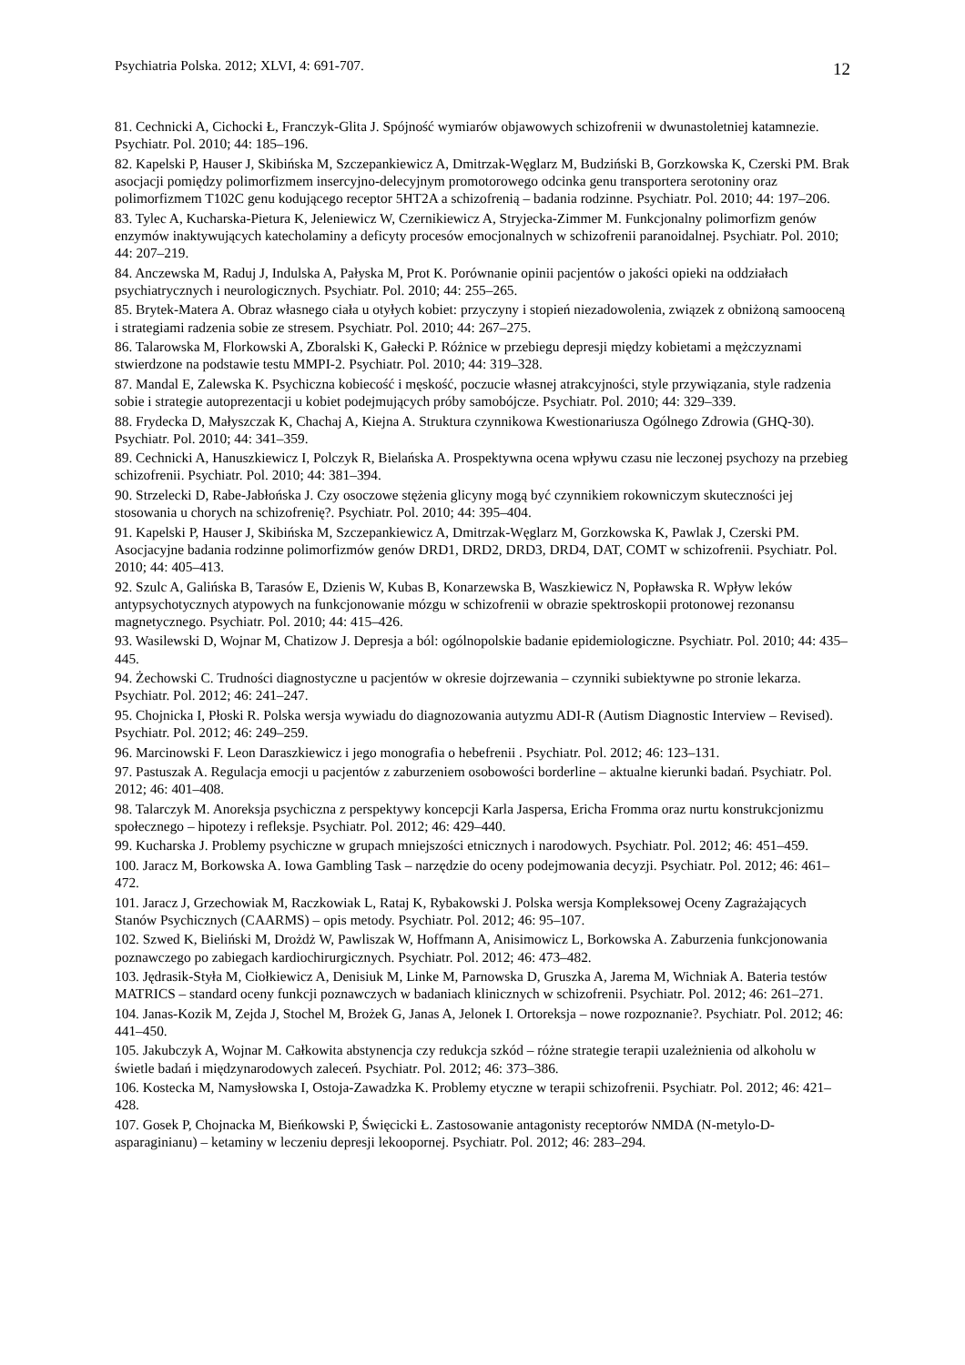Psychiatria Polska. 2012; XLVI, 4: 691-707. 12
81. Cechnicki A, Cichocki Ł, Franczyk-Glita J. Spójność wymiarów objawowych schizofrenii w dwunastoletniej katamnezie. Psychiatr. Pol. 2010; 44: 185–196.
82. Kapelski P, Hauser J, Skibińska M, Szczepankiewicz A, Dmitrzak-Węglarz M, Budziński B, Gorzkowska K, Czerski PM. Brak asocjacji pomiędzy polimorfizmem insercyjno-delecyjnym promotorowego odcinka genu transportera serotoniny oraz polimorfizmem T102C genu kodującego receptor 5HT2A a schizofrenią – badania rodzinne. Psychiatr. Pol. 2010; 44: 197–206.
83. Tylec A, Kucharska-Pietura K, Jeleniewicz W, Czernikiewicz A, Stryjecka-Zimmer M. Funkcjonalny polimorfizm genów enzymów inaktywujących katecholaminy a deficyty procesów emocjonalnych w schizofrenii paranoidalnej. Psychiatr. Pol. 2010; 44: 207–219.
84. Anczewska M, Raduj J, Indulska A, Pałyska M, Prot K. Porównanie opinii pacjentów o jakości opieki na oddziałach psychiatrycznych i neurologicznych. Psychiatr. Pol. 2010; 44: 255–265.
85. Brytek-Matera A. Obraz własnego ciała u otyłych kobiet: przyczyny i stopień niezadowolenia, związek z obniżoną samooceną i strategiami radzenia sobie ze stresem. Psychiatr. Pol. 2010; 44: 267–275.
86. Talarowska M, Florkowski A, Zboralski K, Gałecki P. Różnice w przebiegu depresji między kobietami a mężczyznami stwierdzone na podstawie testu MMPI-2. Psychiatr. Pol. 2010; 44: 319–328.
87. Mandal E, Zalewska K. Psychiczna kobiecość i męskość, poczucie własnej atrakcyjności, style przywiązania, style radzenia sobie i strategie autoprezentacji u kobiet podejmujących próby samobójcze. Psychiatr. Pol. 2010; 44: 329–339.
88. Frydecka D, Małyszczak K, Chachaj A, Kiejna A. Struktura czynnikowa Kwestionariusza Ogólnego Zdrowia (GHQ-30). Psychiatr. Pol. 2010; 44: 341–359.
89. Cechnicki A, Hanuszkiewicz I, Polczyk R, Bielańska A. Prospektywna ocena wpływu czasu nie leczonej psychozy na przebieg schizofrenii. Psychiatr. Pol. 2010; 44: 381–394.
90. Strzelecki D, Rabe-Jabłońska J. Czy osoczowe stężenia glicyny mogą być czynnikiem rokowniczym skuteczności jej stosowania u chorych na schizofrenię?. Psychiatr. Pol. 2010; 44: 395–404.
91. Kapelski P, Hauser J, Skibińska M, Szczepankiewicz A, Dmitrzak-Węglarz M, Gorzkowska K, Pawlak J, Czerski PM. Asocjacyjne badania rodzinne polimorfizmów genów DRD1, DRD2, DRD3, DRD4, DAT, COMT w schizofrenii. Psychiatr. Pol. 2010; 44: 405–413.
92. Szulc A, Galińska B, Tarasów E, Dzienis W, Kubas B, Konarzewska B, Waszkiewicz N, Popławska R. Wpływ leków antypsychotycznych atypowych na funkcjonowanie mózgu w schizofrenii w obrazie spektroskopii protonowej rezonansu magnetycznego. Psychiatr. Pol. 2010; 44: 415–426.
93. Wasilewski D, Wojnar M, Chatizow J. Depresja a ból: ogólnopolskie badanie epidemiologiczne. Psychiatr. Pol. 2010; 44: 435–445.
94. Żechowski C. Trudności diagnostyczne u pacjentów w okresie dojrzewania – czynniki subiektywne po stronie lekarza. Psychiatr. Pol. 2012; 46: 241–247.
95. Chojnicka I, Płoski R. Polska wersja wywiadu do diagnozowania autyzmu ADI-R (Autism Diagnostic Interview – Revised). Psychiatr. Pol. 2012; 46: 249–259.
96. Marcinowski F. Leon Daraszkiewicz i jego monografia o hebefrenii . Psychiatr. Pol. 2012; 46: 123–131.
97. Pastuszak A. Regulacja emocji u pacjentów z zaburzeniem osobowości borderline – aktualne kierunki badań. Psychiatr. Pol. 2012; 46: 401–408.
98. Talarczyk M. Anoreksja psychiczna z perspektywy koncepcji Karla Jaspersa, Ericha Fromma oraz nurtu konstrukcjonizmu społecznego – hipotezy i refleksje. Psychiatr. Pol. 2012; 46: 429–440.
99. Kucharska J. Problemy psychiczne w grupach mniejszości etnicznych i narodowych. Psychiatr. Pol. 2012; 46: 451–459.
100. Jaracz M, Borkowska A. Iowa Gambling Task – narzędzie do oceny podejmowania decyzji. Psychiatr. Pol. 2012; 46: 461–472.
101. Jaracz J, Grzechowiak M, Raczkowiak L, Rataj K, Rybakowski J. Polska wersja Kompleksowej Oceny Zagrażających Stanów Psychicznych (CAARMS) – opis metody. Psychiatr. Pol. 2012; 46: 95–107.
102. Szwed K, Bieliński M, Drożdż W, Pawliszak W, Hoffmann A, Anisimowicz L, Borkowska A. Zaburzenia funkcjonowania poznawczego po zabiegach kardiochirurgicznych. Psychiatr. Pol. 2012; 46: 473–482.
103. Jędrasik-Styła M, Ciołkiewicz A, Denisiuk M, Linke M, Parnowska D, Gruszka A, Jarema M, Wichniak A. Bateria testów MATRICS – standard oceny funkcji poznawczych w badaniach klinicznych w schizofrenii. Psychiatr. Pol. 2012; 46: 261–271.
104. Janas-Kozik M, Zejda J, Stochel M, Brożek G, Janas A, Jelonek I. Ortoreksja – nowe rozpoznanie?. Psychiatr. Pol. 2012; 46: 441–450.
105. Jakubczyk A, Wojnar M. Całkowita abstynencja czy redukcja szkód – różne strategie terapii uzależnienia od alkoholu w świetle badań i międzynarodowych zaleceń. Psychiatr. Pol. 2012; 46: 373–386.
106. Kostecka M, Namysłowska I, Ostoja-Zawadzka K. Problemy etyczne w terapii schizofrenii. Psychiatr. Pol. 2012; 46: 421–428.
107. Gosek P, Chojnacka M, Bieńkowski P, Święcicki Ł. Zastosowanie antagonisty receptorów NMDA (N-metylo-D-asparaginianu) – ketaminy w leczeniu depresji lekoopornej. Psychiatr. Pol. 2012; 46: 283–294.